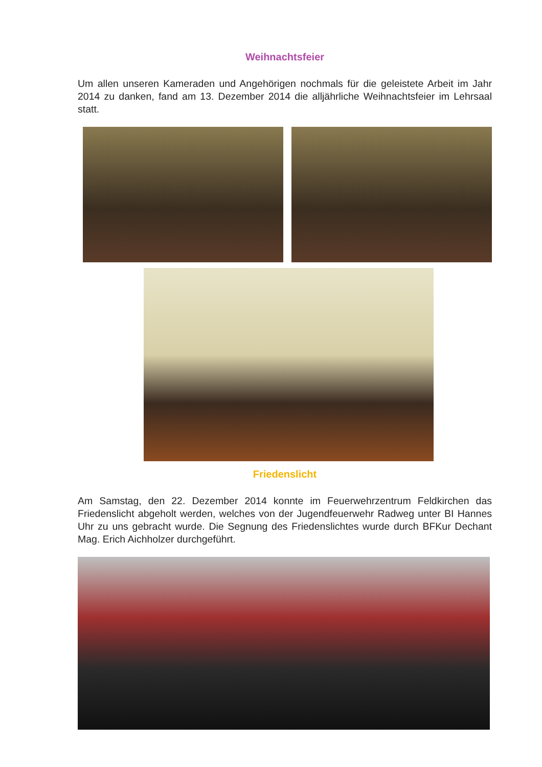Weihnachtsfeier
Um allen unseren Kameraden und Angehörigen nochmals für die geleistete Arbeit im Jahr 2014 zu danken, fand am 13. Dezember 2014 die alljährliche Weihnachtsfeier im Lehrsaal statt.
Friedenslicht
Am Samstag, den 22. Dezember 2014 konnte im Feuerwehrzentrum Feldkirchen das Friedenslicht abgeholt werden, welches von der Jugendfeuerwehr Radweg unter BI Hannes Uhr zu uns gebracht wurde. Die Segnung des Friedenslichtes wurde durch BFKur Dechant Mag. Erich Aichholzer durchgeführt.